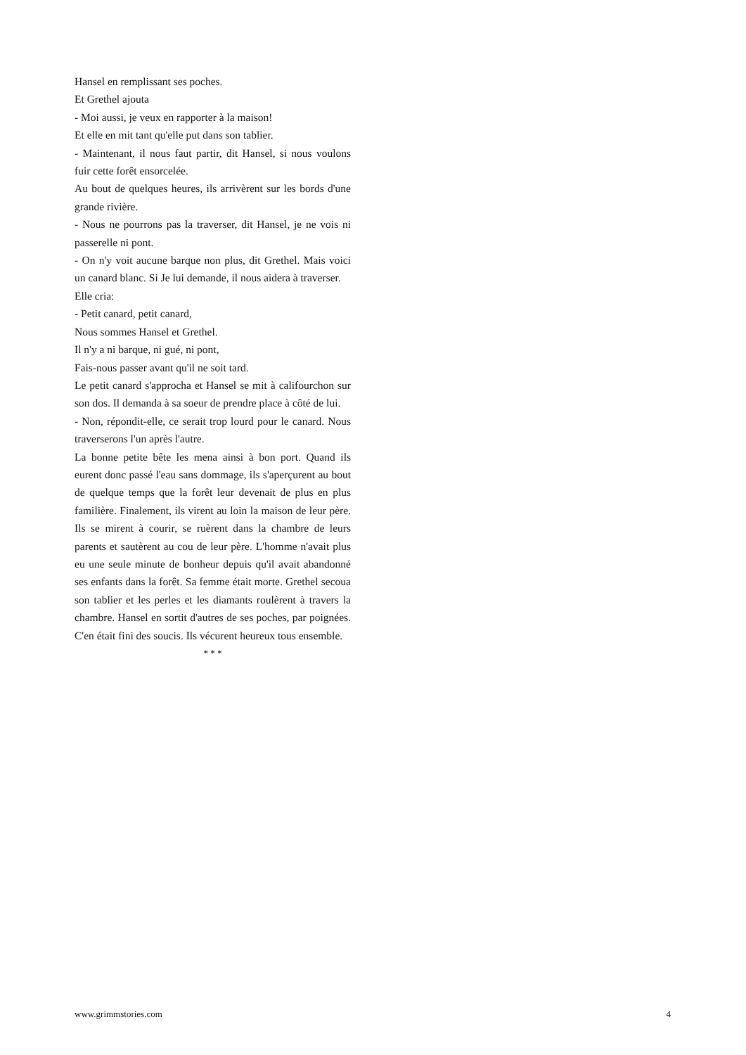Hansel en remplissant ses poches.
Et Grethel ajouta
- Moi aussi, je veux en rapporter à la maison!
Et elle en mit tant qu'elle put dans son tablier.
- Maintenant, il nous faut partir, dit Hansel, si nous voulons fuir cette forêt ensorcelée.
Au bout de quelques heures, ils arrivèrent sur les bords d'une grande rivière.
- Nous ne pourrons pas la traverser, dit Hansel, je ne vois ni passerelle ni pont.
- On n'y voit aucune barque non plus, dit Grethel. Mais voici un canard blanc. Si Je lui demande, il nous aidera à traverser.
Elle cria:
- Petit canard, petit canard,
Nous sommes Hansel et Grethel.
Il n'y a ni barque, ni gué, ni pont,
Fais-nous passer avant qu'il ne soit tard.
Le petit canard s'approcha et Hansel se mit à califourchon sur son dos. Il demanda à sa soeur de prendre place à côté de lui.
- Non, répondit-elle, ce serait trop lourd pour le canard. Nous traverserons l'un après l'autre.
La bonne petite bête les mena ainsi à bon port. Quand ils eurent donc passé l'eau sans dommage, ils s'aperçurent au bout de quelque temps que la forêt leur devenait de plus en plus familière. Finalement, ils virent au loin la maison de leur père. Ils se mirent à courir, se ruèrent dans la chambre de leurs parents et sautèrent au cou de leur père. L'homme n'avait plus eu une seule minute de bonheur depuis qu'il avait abandonné ses enfants dans la forêt. Sa femme était morte. Grethel secoua son tablier et les perles et les diamants roulèrent à travers la chambre. Hansel en sortit d'autres de ses poches, par poignées. C'en était fini des soucis. Ils vécurent heureux tous ensemble.
* * *
www.grimmstories.com 4